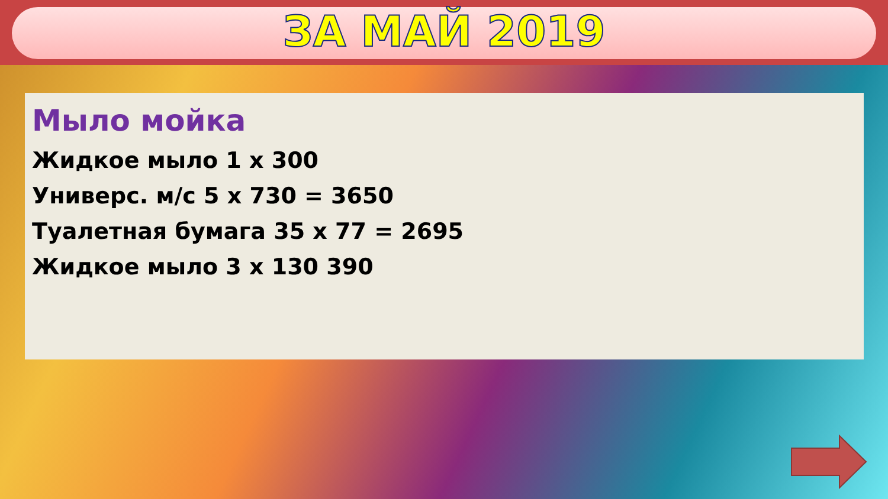ЗА МАЙ 2019
Мыло мойка
Жидкое мыло 1 х 300
Универс. м/с 5 х 730 = 3650
Туалетная бумага 35 х 77 = 2695
Жидкое мыло 3 х 130 390